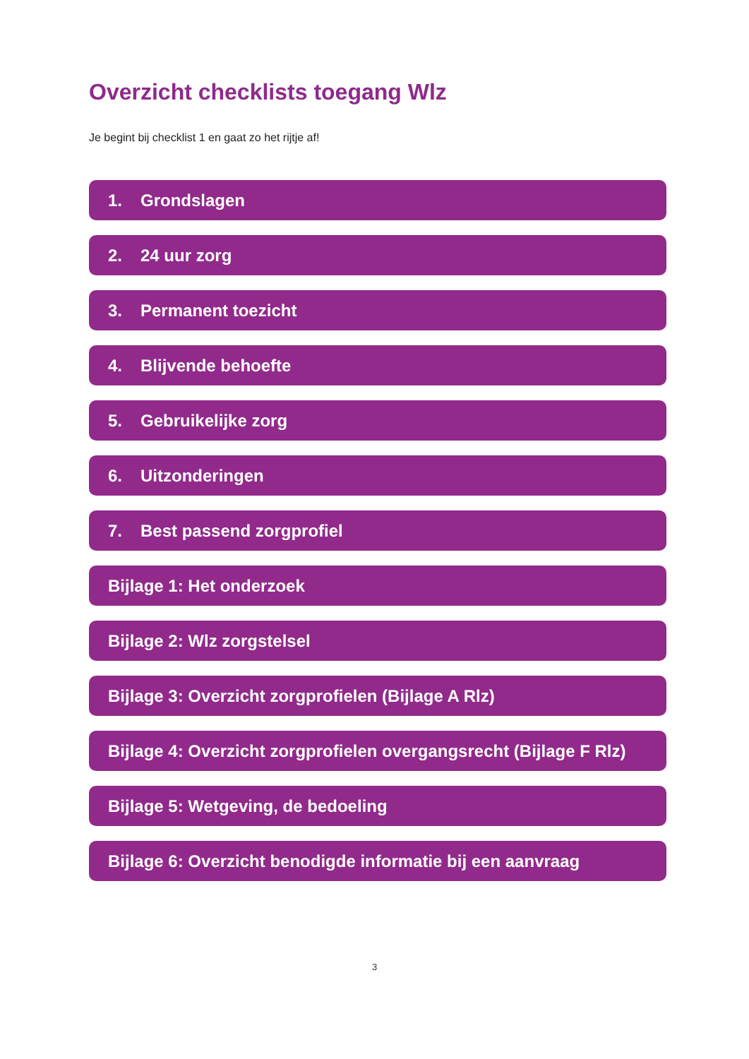Overzicht checklists toegang Wlz
Je begint bij checklist 1 en gaat zo het rijtje af!
1. Grondslagen
2. 24 uur zorg
3. Permanent toezicht
4. Blijvende behoefte
5. Gebruikelijke zorg
6. Uitzonderingen
7. Best passend zorgprofiel
Bijlage 1: Het onderzoek
Bijlage 2: Wlz zorgstelsel
Bijlage 3: Overzicht zorgprofielen (Bijlage A Rlz)
Bijlage 4: Overzicht zorgprofielen overgangsrecht (Bijlage F Rlz)
Bijlage 5: Wetgeving, de bedoeling
Bijlage 6: Overzicht benodigde informatie bij een aanvraag
3